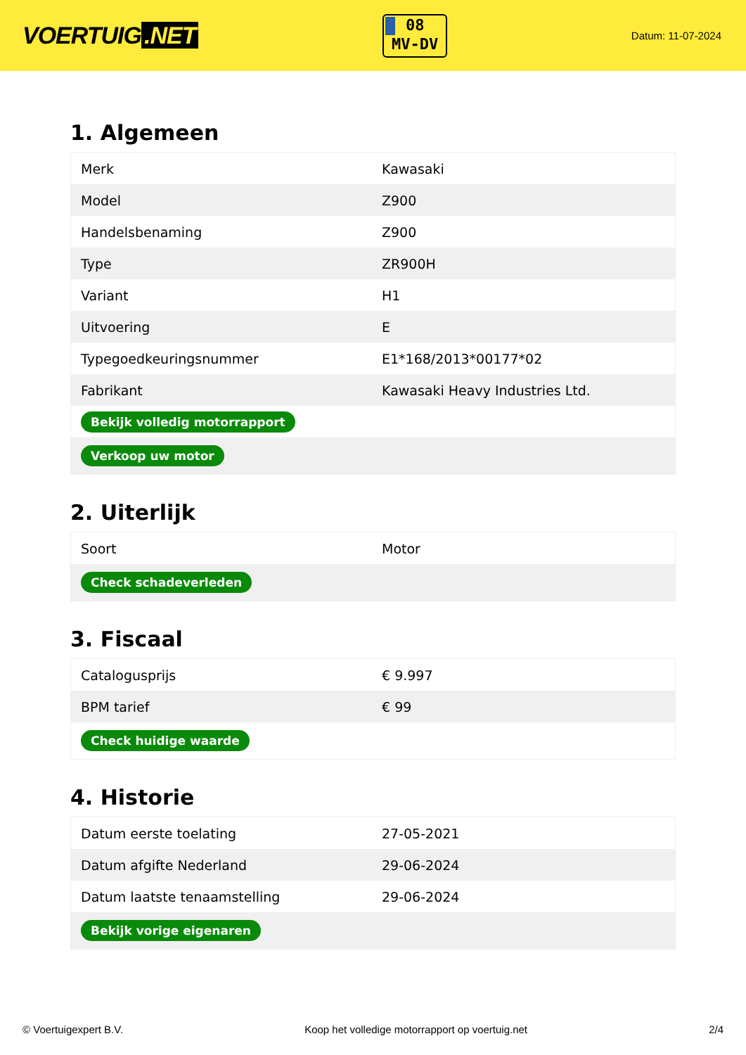VOERTUIG.NET
08
MV-DV
Datum: 11-07-2024
1. Algemeen
| Merk | Kawasaki |
| Model | Z900 |
| Handelsbenaming | Z900 |
| Type | ZR900H |
| Variant | H1 |
| Uitvoering | E |
| Typegoedkeuringsnummer | E1*168/2013*00177*02 |
| Fabrikant | Kawasaki Heavy Industries Ltd. |
| Bekijk volledig motorrapport | |
| Verkoop uw motor | |
2. Uiterlijk
| Soort | Motor |
| Check schadeverleden | |
3. Fiscaal
| Catalogusprijs | € 9.997 |
| BPM tarief | € 99 |
| Check huidige waarde | |
4. Historie
| Datum eerste toelating | 27-05-2021 |
| Datum afgifte Nederland | 29-06-2024 |
| Datum laatste tenaamstelling | 29-06-2024 |
| Bekijk vorige eigenaren | |
© Voertuigexpert B.V. Koop het volledige motorrapport op voertuig.net 2/4